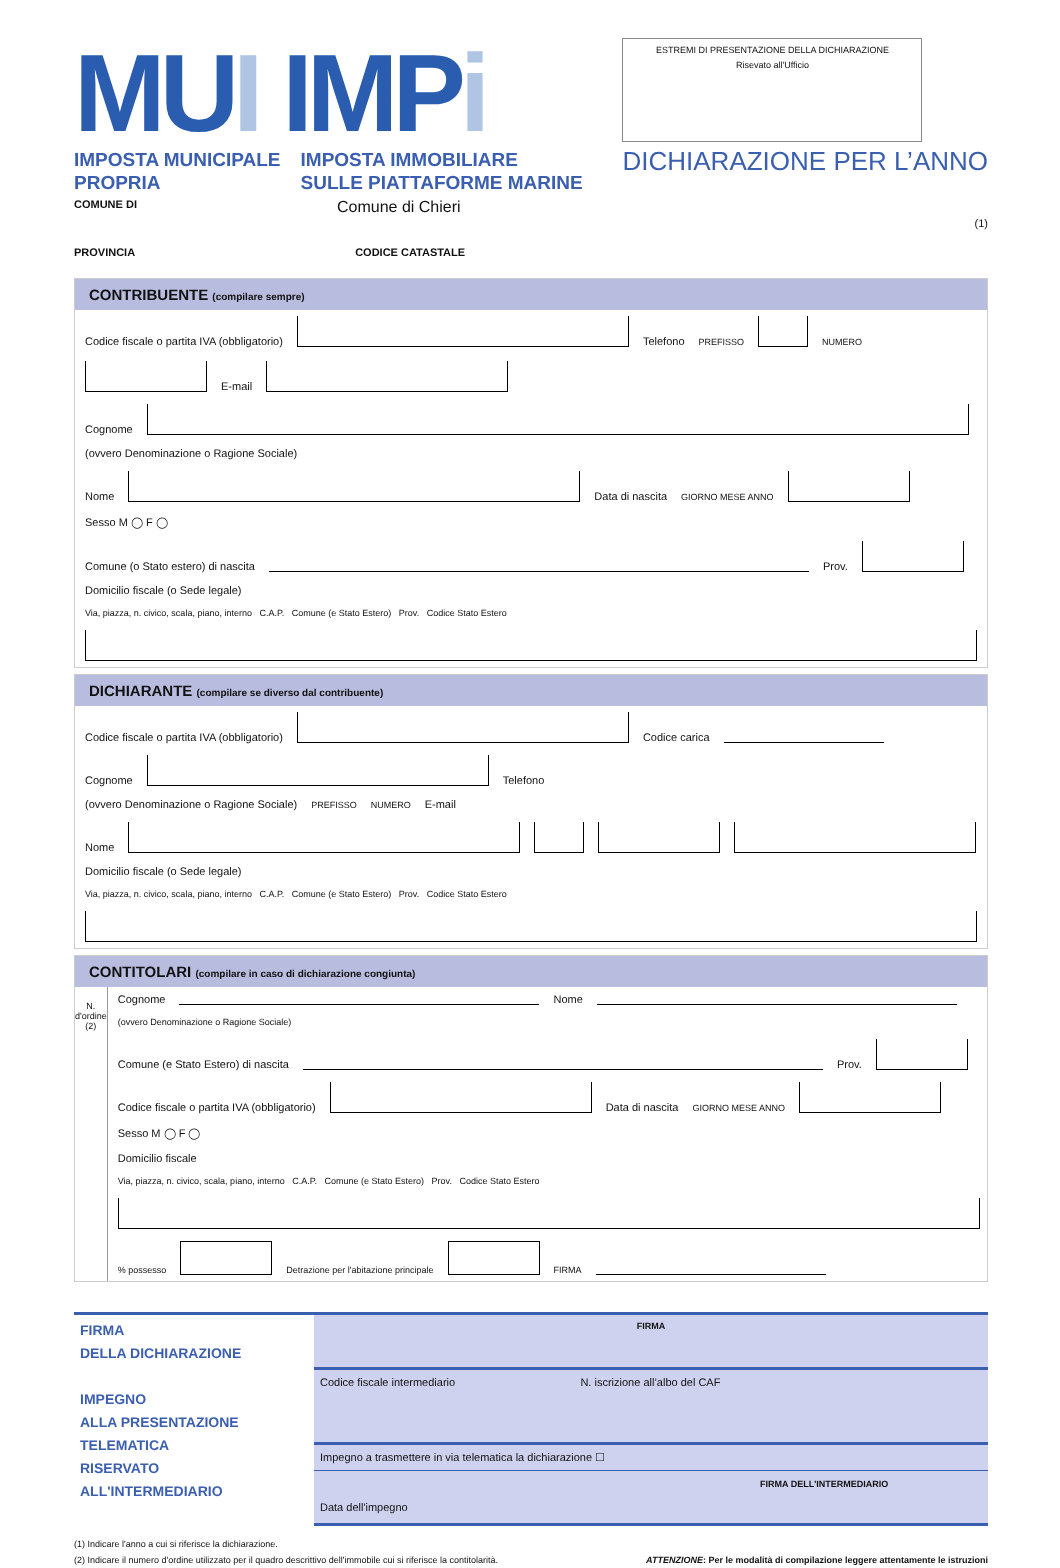MUI IMPi
IMPOSTA MUNICIPALE
PROPRIA
IMPOSTA IMMOBILIARE
SULLE PIATTAFORME MARINE
COMUNE DI Comune di Chieri
PROVINCIA CODICE CATASTALE
ESTREMI DI PRESENTAZIONE DELLA DICHIARAZIONE
Risevato all'Ufficio
DICHIARAZIONE PER L’ANNO
(1)
CONTRIBUENTE (compilare sempre)
Codice fiscale o partita IVA (obbligatorio) Telefono PREFISSO NUMERO E-mail
Cognome
(ovvero Denominazione o Ragione Sociale)
Nome Data di nascita GIORNO MESE ANNO Sesso M ◯ F ◯
Comune (o Stato estero) di nascita Prov.
Domicilio fiscale (o Sede legale)
Via, piazza, n. civico, scala, piano, interno C.A.P. Comune (e Stato Estero) Prov. Codice Stato Estero
DICHIARANTE (compilare se diverso dal contribuente)
Codice fiscale o partita IVA (obbligatorio) Codice carica
Cognome Telefono
(ovvero Denominazione o Ragione Sociale) PREFISSO NUMERO E-mail
Nome
Domicilio fiscale (o Sede legale)
Via, piazza, n. civico, scala, piano, interno C.A.P. Comune (e Stato Estero) Prov. Codice Stato Estero
CONTITOLARI (compilare in caso di dichiarazione congiunta)
N. d'ordine (2)
Cognome Nome
(ovvero Denominazione o Ragione Sociale)
Comune (e Stato Estero) di nascita Prov.
Codice fiscale o partita IVA (obbligatorio) Data di nascita GIORNO MESE ANNO Sesso M ◯ F ◯
Domicilio fiscale
Via, piazza, n. civico, scala, piano, interno C.A.P. Comune (e Stato Estero) Prov. Codice Stato Estero
% possesso Detrazione per l'abitazione principale FIRMA
FIRMA
DELLA DICHIARAZIONE
IMPEGNO
ALLA PRESENTAZIONE
TELEMATICA
RISERVATO
ALL'INTERMEDIARIO
FIRMA
Codice fiscale intermediario N. iscrizione all’albo del CAF
Impegno a trasmettere in via telematica la dichiarazione ☐
FIRMA DELL'INTERMEDIARIO
Data dell'impegno
(1) Indicare l'anno a cui si riferisce la dichiarazione.
(2) Indicare il numero d'ordine utilizzato per il quadro descrittivo dell'immobile cui si riferisce la contitolarità. ATTENZIONE: Per le modalità di compilazione leggere attentamente le istruzioni